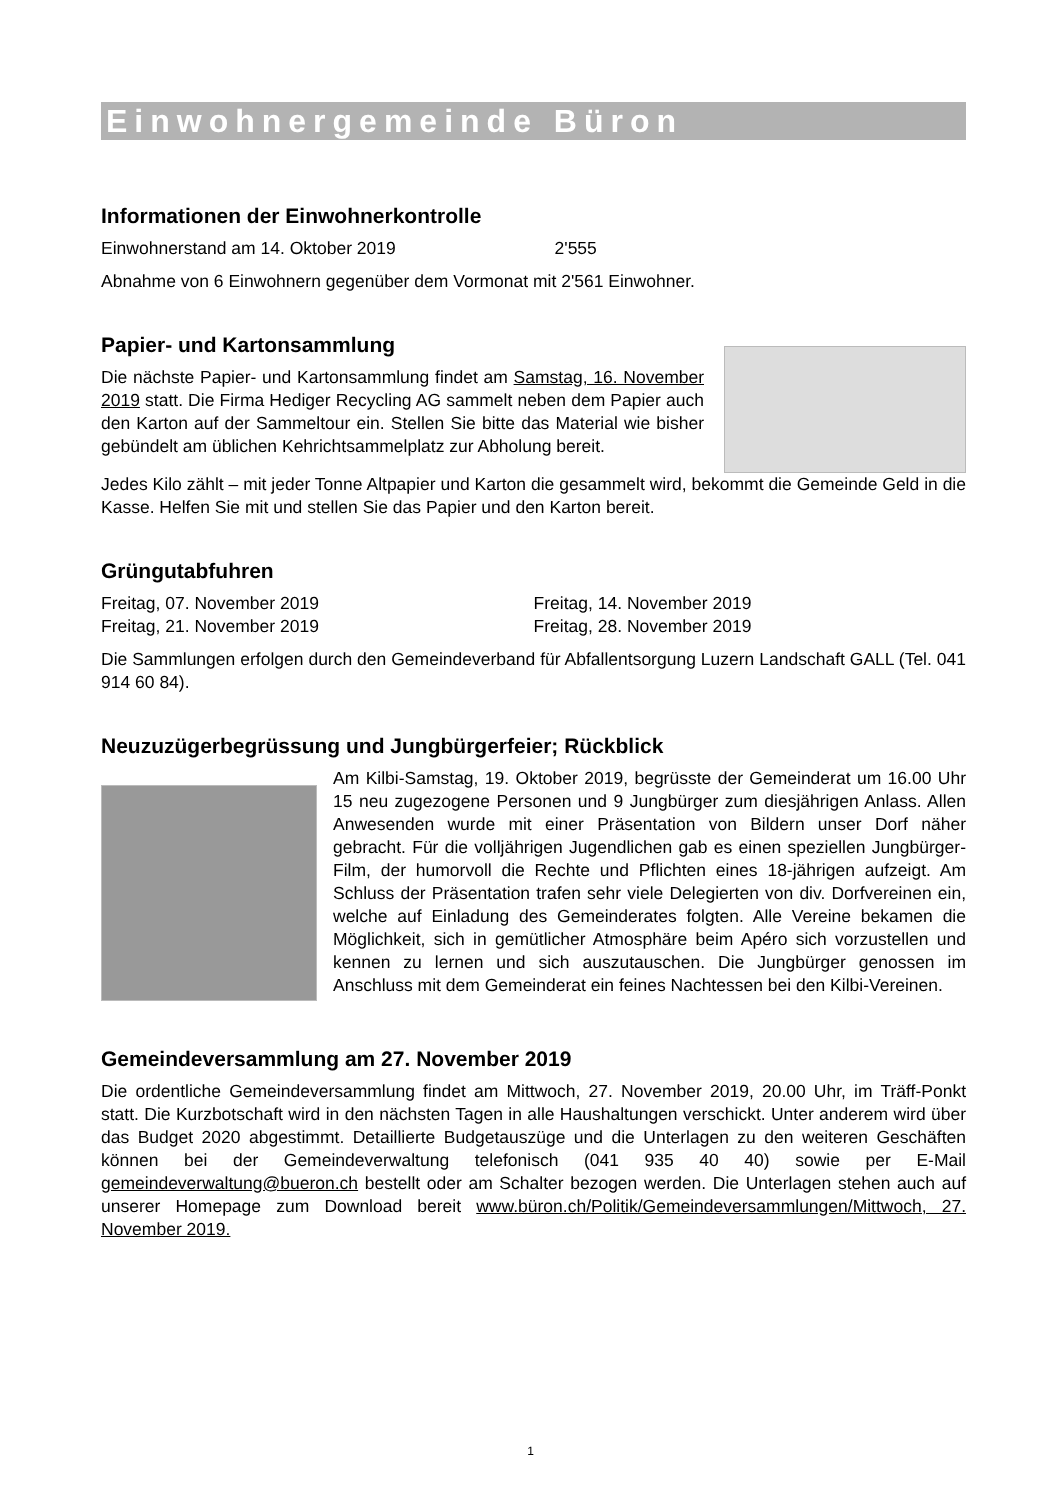Einwohnergemeinde Büron
Informationen der Einwohnerkontrolle
Einwohnerstand am 14. Oktober 2019 2'555
Abnahme von 6 Einwohnern gegenüber dem Vormonat mit 2'561 Einwohner.
Papier- und Kartonsammlung
Die nächste Papier- und Kartonsammlung findet am Samstag, 16. November 2019 statt. Die Firma Hediger Recycling AG sammelt neben dem Papier auch den Karton auf der Sammeltour ein. Stellen Sie bitte das Material wie bisher gebündelt am üblichen Kehrichtsammelplatz zur Abholung bereit.
Jedes Kilo zählt – mit jeder Tonne Altpapier und Karton die gesammelt wird, bekommt die Gemeinde Geld in die Kasse. Helfen Sie mit und stellen Sie das Papier und den Karton bereit.
Grüngutabfuhren
Freitag, 07. November 2019 Freitag, 14. November 2019
Freitag, 21. November 2019 Freitag, 28. November 2019
Die Sammlungen erfolgen durch den Gemeindeverband für Abfallentsorgung Luzern Landschaft GALL (Tel. 041 914 60 84).
Neuzuzügerbegrüssung und Jungbürgerfeier; Rückblick
Am Kilbi-Samstag, 19. Oktober 2019, begrüsste der Gemeinderat um 16.00 Uhr 15 neu zugezogene Personen und 9 Jungbürger zum diesjährigen Anlass. Allen Anwesenden wurde mit einer Präsentation von Bildern unser Dorf näher gebracht. Für die volljährigen Jugendlichen gab es einen speziellen Jungbürger-Film, der humorvoll die Rechte und Pflichten eines 18-jährigen aufzeigt. Am Schluss der Präsentation trafen sehr viele Delegierten von div. Dorfvereinen ein, welche auf Einladung des Gemeinderates folgten. Alle Vereine bekamen die Möglichkeit, sich in gemütlicher Atmosphäre beim Apéro sich vorzustellen und kennen zu lernen und sich auszutauschen. Die Jungbürger genossen im Anschluss mit dem Gemeinderat ein feines Nachtessen bei den Kilbi-Vereinen.
Gemeindeversammlung am 27. November 2019
Die ordentliche Gemeindeversammlung findet am Mittwoch, 27. November 2019, 20.00 Uhr, im Träff-Ponkt statt. Die Kurzbotschaft wird in den nächsten Tagen in alle Haushaltungen verschickt. Unter anderem wird über das Budget 2020 abgestimmt. Detaillierte Budgetauszüge und die Unterlagen zu den weiteren Geschäften können bei der Gemeindeverwaltung telefonisch (041 935 40 40) sowie per E-Mail gemeindeverwaltung@bueron.ch bestellt oder am Schalter bezogen werden. Die Unterlagen stehen auch auf unserer Homepage zum Download bereit www.büron.ch/Politik/Gemeindeversammlungen/Mittwoch, 27. November 2019.
1